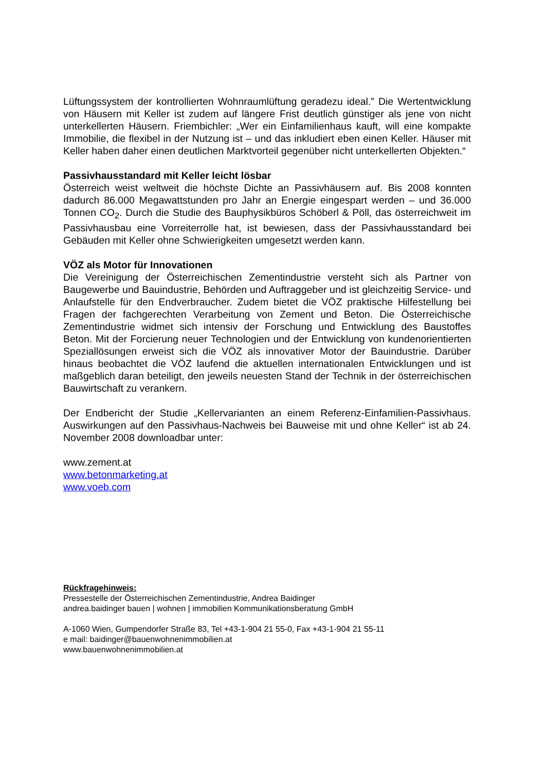Lüftungssystem der kontrollierten Wohnraumlüftung geradezu ideal.” Die Wertentwicklung von Häusern mit Keller ist zudem auf längere Frist deutlich günstiger als jene von nicht unterkellerten Häusern. Friembichler: „Wer ein Einfamilienhaus kauft, will eine kompakte Immobilie, die flexibel in der Nutzung ist – und das inkludiert eben einen Keller. Häuser mit Keller haben daher einen deutlichen Marktvorteil gegenüber nicht unterkellerten Objekten.“
Passivhausstandard mit Keller leicht lösbar
Österreich weist weltweit die höchste Dichte an Passivhäusern auf. Bis 2008 konnten dadurch 86.000 Megawattstunden pro Jahr an Energie eingespart werden – und 36.000 Tonnen CO<sub>2</sub>. Durch die Studie des Bauphysikbüros Schöberl & Pöll, das österreichweit im Passivhausbau eine Vorreiterrolle hat, ist bewiesen, dass der Passivhausstandard bei Gebäuden mit Keller ohne Schwierigkeiten umgesetzt werden kann.
VÖZ als Motor für Innovationen
Die Vereinigung der Österreichischen Zementindustrie versteht sich als Partner von Baugewerbe und Bauindustrie, Behörden und Auftraggeber und ist gleichzeitig Service- und Anlaufstelle für den Endverbraucher. Zudem bietet die VÖZ praktische Hilfestellung bei Fragen der fachgerechten Verarbeitung von Zement und Beton. Die Österreichische Zementindustrie widmet sich intensiv der Forschung und Entwicklung des Baustoffes Beton. Mit der Forcierung neuer Technologien und der Entwicklung von kundenorientierten Speziallösungen erweist sich die VÖZ als innovativer Motor der Bauindustrie. Darüber hinaus beobachtet die VÖZ laufend die aktuellen internationalen Entwicklungen und ist maßgeblich daran beteiligt, den jeweils neuesten Stand der Technik in der österreichischen Bauwirtschaft zu verankern.
Der Endbericht der Studie „Kellervarianten an einem Referenz-Einfamilien-Passivhaus. Auswirkungen auf den Passivhaus-Nachweis bei Bauweise mit und ohne Keller“ ist ab 24. November 2008 downloadbar unter:
www.zement.at
www.betonmarketing.at
www.voeb.com
Rückfragehinweis:
Pressestelle der Österreichischen Zementindustrie, Andrea Baidinger
andrea.baidinger bauen | wohnen | immobilien Kommunikationsberatung GmbH
A-1060 Wien, Gumpendorfer Straße 83, Tel +43-1-904 21 55-0, Fax +43-1-904 21 55-11
e mail: baidinger@bauenwohnenimmobilien.at
www.bauenwohnenimmobilien.at